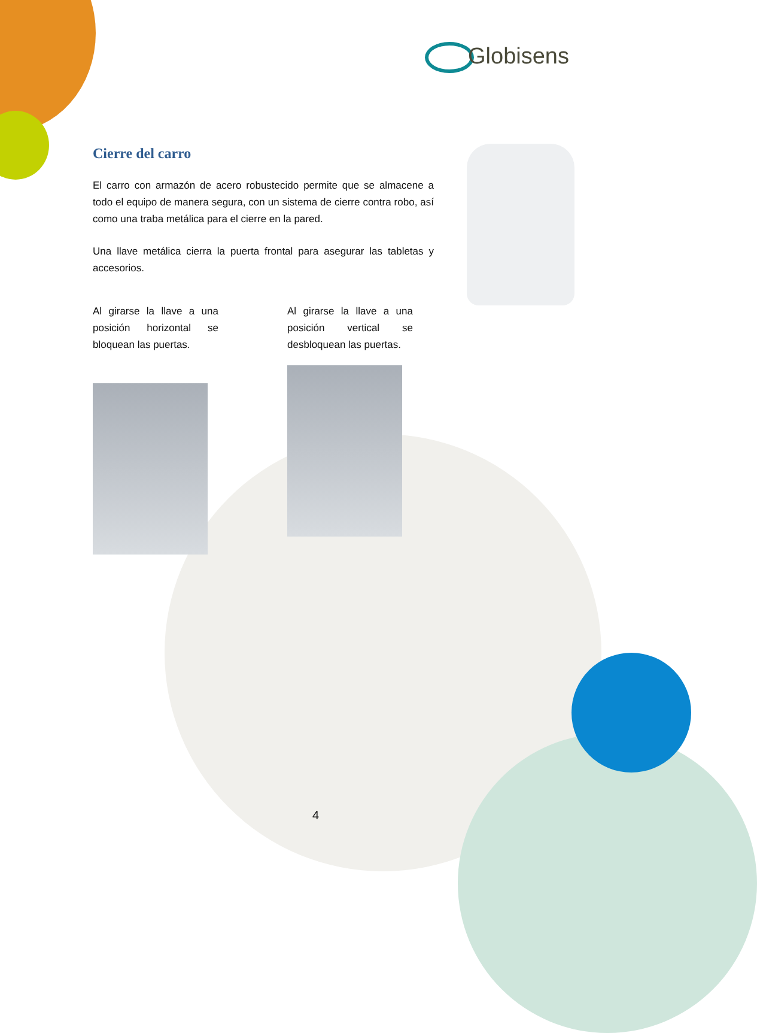Globisens
Cierre del carro
El carro con armazón de acero robustecido permite que se almacene a todo el equipo de manera segura, con un sistema de cierre contra robo, así como una traba metálica para el cierre en la pared.
Una llave metálica cierra la puerta frontal para asegurar las tabletas y accesorios.
Al girarse la llave a una posición horizontal se bloquean las puertas.
Al girarse la llave a una posición vertical se desbloquean las puertas.
4